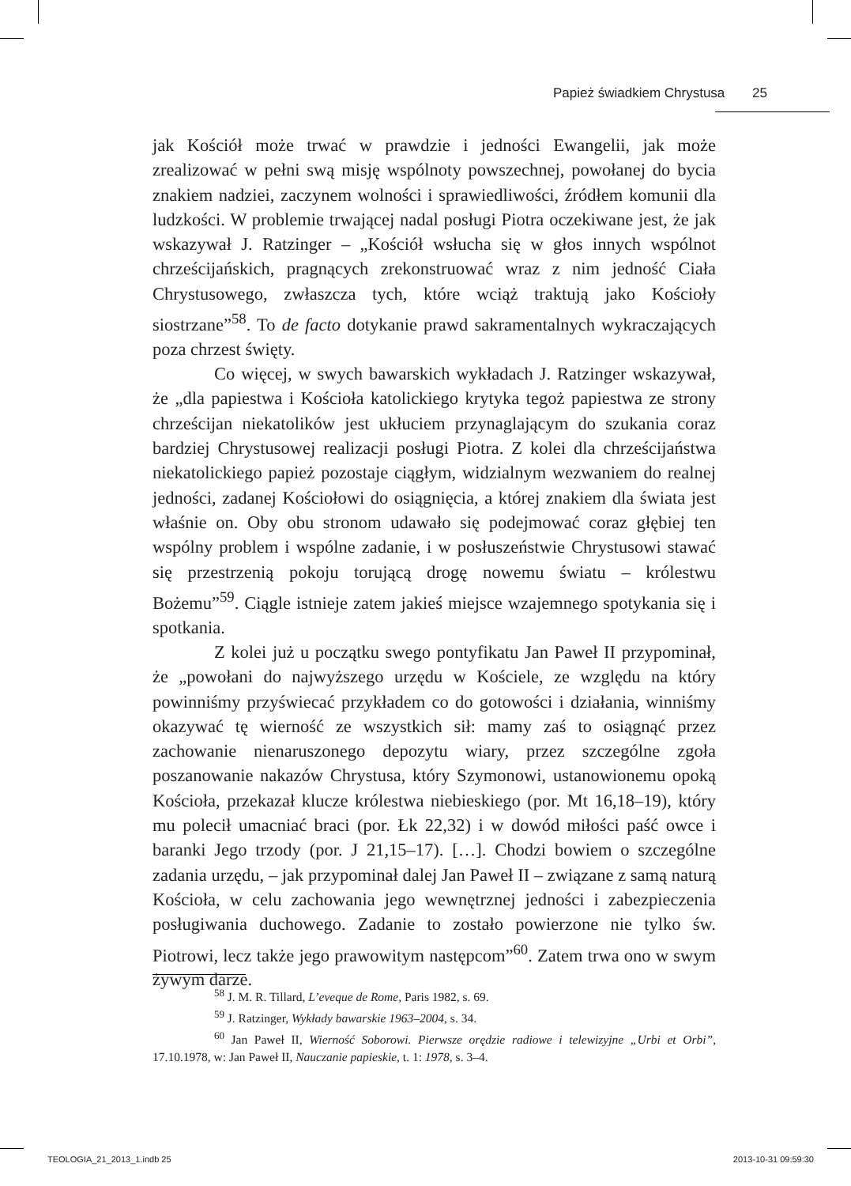Papież świadkiem Chrystusa 25
jak Kościół może trwać w prawdzie i jedności Ewangelii, jak może zrealizować w pełni swą misję wspólnoty powszechnej, powołanej do bycia znakiem nadziei, zaczynem wolności i sprawiedliwości, źródłem komunii dla ludzkości. W problemie trwającej nadal posługi Piotra oczekiwane jest, że jak wskazywał J. Ratzinger – „Kościół wsłucha się w głos innych wspólnot chrześcijańskich, pragnących zrekonstruować wraz z nim jedność Ciała Chrystusowego, zwłaszcza tych, które wciąż traktują jako Kościoły siostrzane”<sup>58</sup>. To de facto dotykanie prawd sakramentalnych wykraczających poza chrzest święty.
Co więcej, w swych bawarskich wykładach J. Ratzinger wskazywał, że „dla papiestwa i Kościoła katolickiego krytyka tegoż papiestwa ze strony chrześcijan niekatolików jest ukłuciem przynaglającym do szukania coraz bardziej Chrystusowej realizacji posługi Piotra. Z kolei dla chrześcijaństwa niekatolickiego papież pozostaje ciągłym, widzialnym wezwaniem do realnej jedności, zadanej Kościołowi do osiągnięcia, a której znakiem dla świata jest właśnie on. Oby obu stronom udawało się podejmować coraz głębiej ten wspólny problem i wspólne zadanie, i w posłuszeństwie Chrystusowi stawać się przestrzenią pokoju torującą drogę nowemu światu – królestwu Bożemu”<sup>59</sup>. Ciągle istnieje zatem jakieś miejsce wzajemnego spotykania się i spotkania.
Z kolei już u początku swego pontyfikatu Jan Paweł II przypominał, że „powołani do najwyższego urzędu w Kościele, ze względu na który powinniśmy przyświecać przykładem co do gotowości i działania, winniśmy okazywać tę wierność ze wszystkich sił: mamy zaś to osiągnąć przez zachowanie nienaruszonego depozytu wiary, przez szczególne zgoła poszanowanie nakazów Chrystusa, który Szymonowi, ustanowionemu opoką Kościoła, przekazał klucze królestwa niebieskiego (por. Mt 16,18–19), który mu polecił umacniać braci (por. Łk 22,32) i w dowód miłości paść owce i baranki Jego trzody (por. J 21,15–17). […]. Chodzi bowiem o szczególne zadania urzędu, – jak przypominał dalej Jan Paweł II – związane z samą naturą Kościoła, w celu zachowania jego wewnętrznej jedności i zabezpieczenia posługiwania duchowego. Zadanie to zostało powierzone nie tylko św. Piotrowi, lecz także jego prawowitym następcom”<sup>60</sup>. Zatem trwa ono w swym żywym darze.
<sup>58</sup> J. M. R. Tillard, L’eveque de Rome, Paris 1982, s. 69.
<sup>59</sup> J. Ratzinger, Wykłady bawarskie 1963–2004, s. 34.
<sup>60</sup> Jan Paweł II, Wierność Soborowi. Pierwsze orędzie radiowe i telewizyjne „Urbi et Orbi”, 17.10.1978, w: Jan Paweł II, Nauczanie papieskie, t. 1: 1978, s. 3–4.
TEOLOGIA_21_2013_1.indb 25 2013-10-31 09:59:30